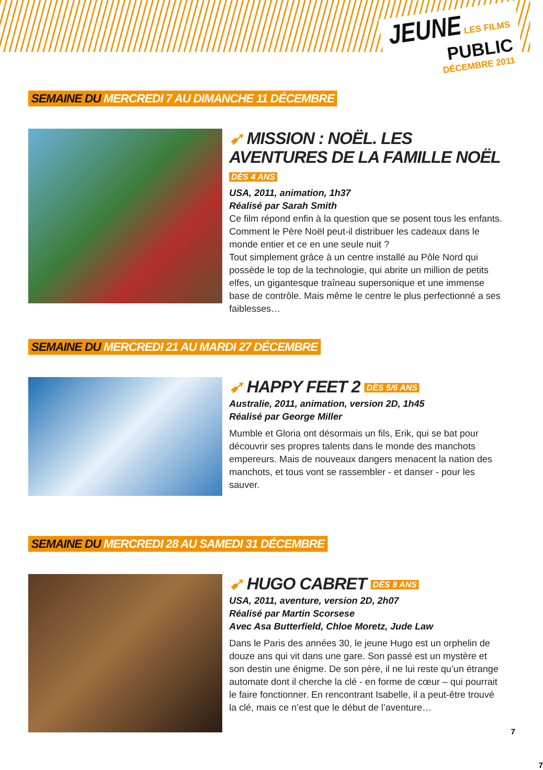JEUNE LES FILMS
PUBLIC
DÉCEMBRE 2011
SEMAINE DU MERCREDI 7 AU DIMANCHE 11 DÉCEMBRE
➹ MISSION : NOËL. LES AVENTURES DE LA FAMILLE NOËL DÈS 4 ANS
USA, 2011, animation, 1h37
Réalisé par Sarah Smith
Ce film répond enfin à la question que se posent tous les enfants. Comment le Père Noël peut-il distribuer les cadeaux dans le monde entier et ce en une seule nuit ?
Tout simplement grâce à un centre installé au Pôle Nord qui possède le top de la technologie, qui abrite un million de petits elfes, un gigantesque traîneau supersonique et une immense base de contrôle. Mais même le centre le plus perfectionné a ses faiblesses…
SEMAINE DU MERCREDI 21 AU MARDI 27 DÉCEMBRE
➹ HAPPY FEET 2 DÈS 5/6 ANS
Australie, 2011, animation, version 2D, 1h45
Réalisé par George Miller
Mumble et Gloria ont désormais un fils, Erik, qui se bat pour découvrir ses propres talents dans le monde des manchots empereurs. Mais de nouveaux dangers menacent la nation des manchots, et tous vont se rassembler - et danser - pour les sauver.
SEMAINE DU MERCREDI 28 AU SAMEDI 31 DÉCEMBRE
➹ HUGO CABRET DÈS 8 ANS
USA, 2011, aventure, version 2D, 2h07
Réalisé par Martin Scorsese
Avec Asa Butterfield, Chloe Moretz, Jude Law
Dans le Paris des années 30, le jeune Hugo est un orphelin de douze ans qui vit dans une gare. Son passé est un mystère et son destin une énigme. De son père, il ne lui reste qu’un étrange automate dont il cherche la clé - en forme de cœur – qui pourrait le faire fonctionner. En rencontrant Isabelle, il a peut-être trouvé la clé, mais ce n’est que le début de l’aventure…
7
7